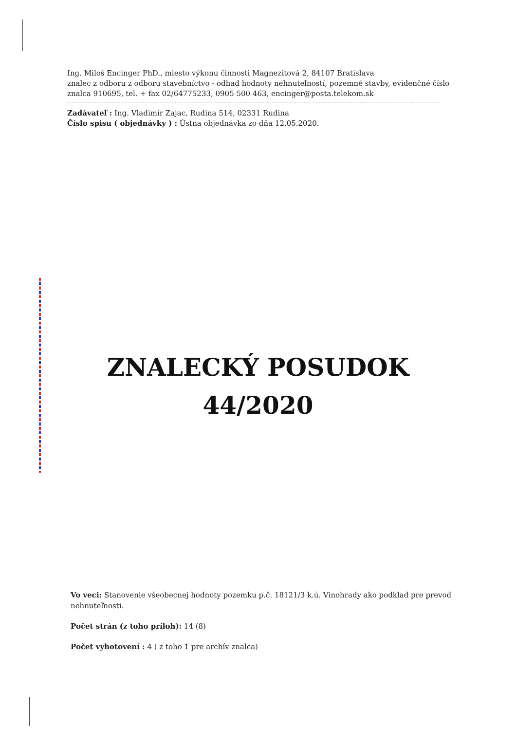Ing. Miloš Encinger PhD., miesto výkonu činnosti Magnezitová 2, 84107 Bratislava
znalec z odboru z odboru stavebníctvo - odhad hodnoty nehnuteľností, pozemné stavby, evidenčné číslo znalca 910695, tel. + fax 02/64775233, 0905 500 463, encinger@posta.telekom.sk
Zadávateľ : Ing. Vladimír Zajac, Rudina 514, 02331 Rudina
Číslo spisu ( objednávky ) : Ústna objednávka zo dňa 12.05.2020.
ZNALECKÝ POSUDOK
44/2020
Vo veci: Stanovenie všeobecnej hodnoty pozemku p.č. 18121/3 k.ú. Vinohrady ako podklad pre prevod nehnuteľnosti.
Počet strán (z toho príloh): 14 (8)
Počet vyhotovení : 4 ( z toho 1 pre archív znalca)